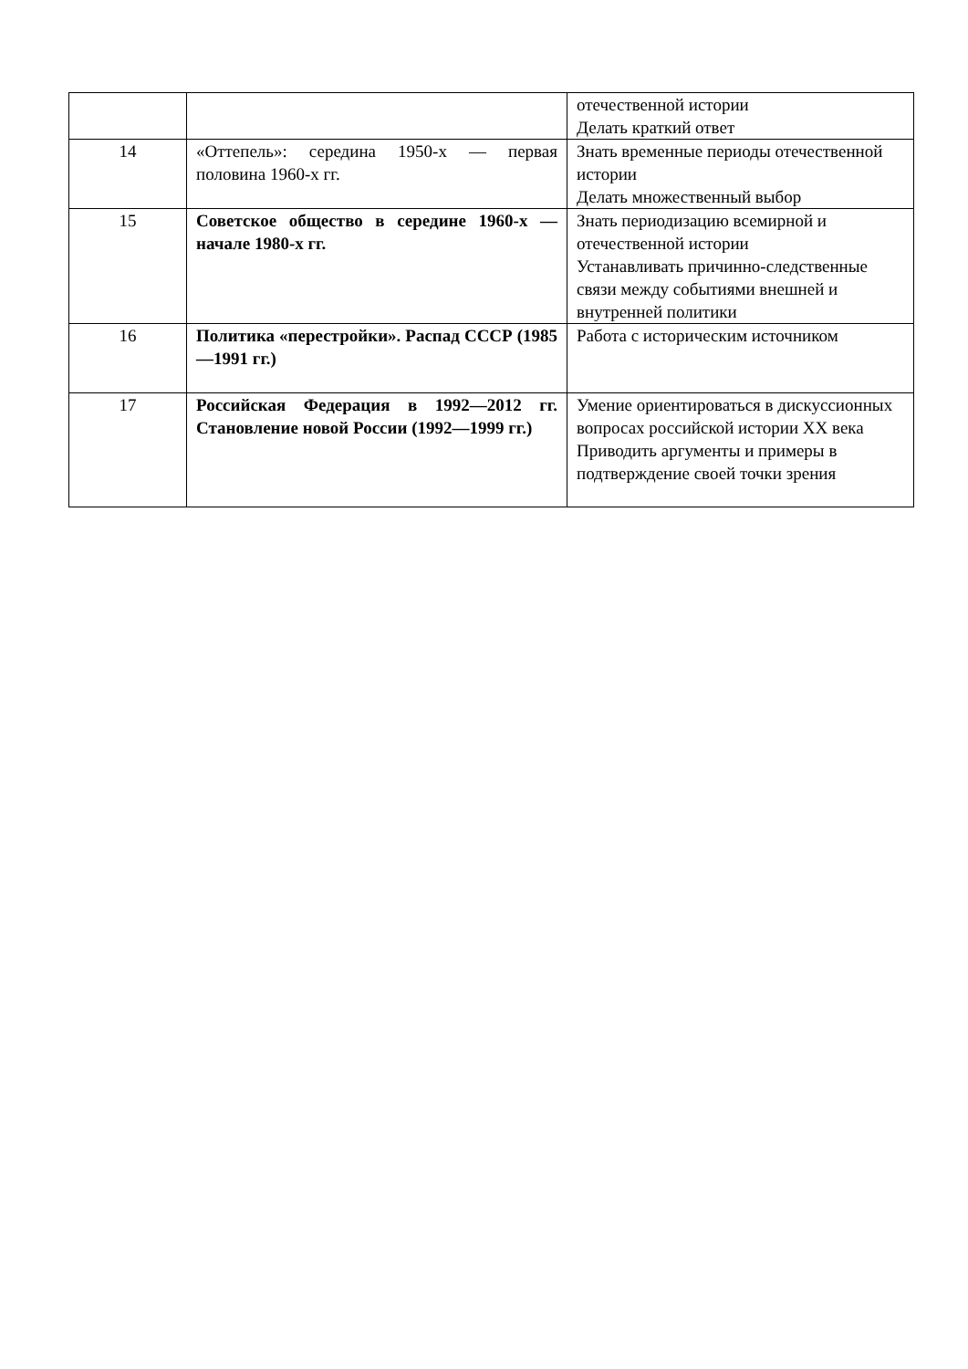| | | отечественной истории Делать краткий ответ |
| 14 | «Оттепель»: середина 1950-х — первая половина 1960-х гг. | Знать временные периоды отечественной истории Делать множественный выбор |
| 15 | Советское общество в середине 1960-х — начале 1980-х гг. | Знать периодизацию всемирной и отечественной истории Устанавливать причинно-следственные связи между событиями внешней и внутренней политики |
| 16 | Политика «перестройки». Распад СССР (1985—1991 гг.) | Работа с историческим источником |
| 17 | Российская Федерация в 1992—2012 гг. Становление новой России (1992—1999 гг.) | Умение ориентироваться в дискуссионных вопросах российской истории XX века Приводить аргументы и примеры в подтверждение своей точки зрения |